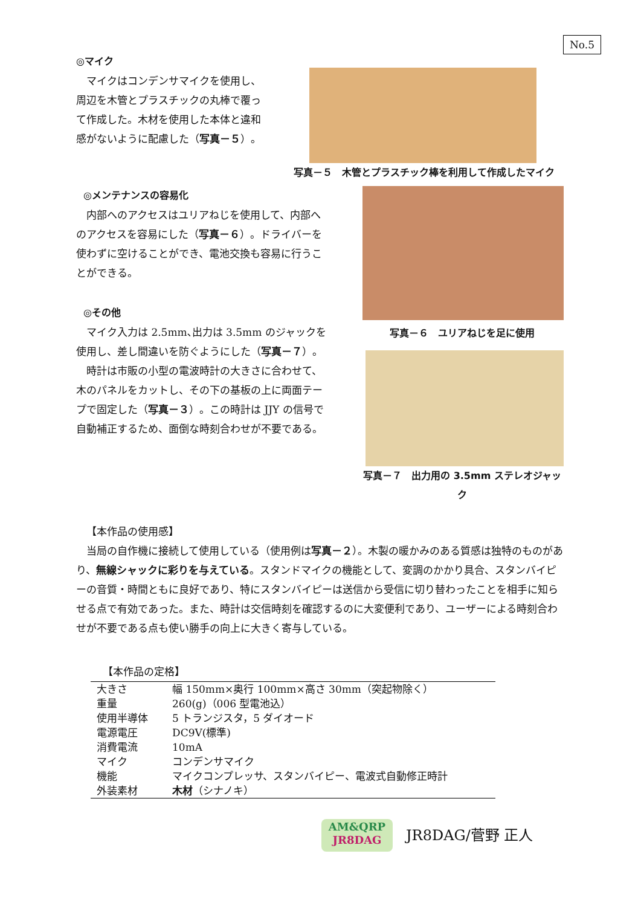No.5
◎マイク
マイクはコンデンサマイクを使用し、周辺を木管とプラスチックの丸棒で覆って作成した。木材を使用した本体と違和感がないように配慮した（写真－５）。
写真－５　木管とプラスチック棒を利用して作成したマイク
◎メンテナンスの容易化
内部へのアクセスはユリアねじを使用して、内部へのアクセスを容易にした（写真－６）。ドライバーを使わずに空けることができ、電池交換も容易に行うことができる。
◎その他
マイク入力は 2.5mm､出力は 3.5mm のジャックを使用し、差し間違いを防ぐようにした（写真－７）。
時計は市販の小型の電波時計の大きさに合わせて、木のパネルをカットし、その下の基板の上に両面テープで固定した（写真－３）。この時計は JJY の信号で自動補正するため、面倒な時刻合わせが不要である。
写真－６　ユリアねじを足に使用
写真－７　出力用の 3.5mm ステレオジャック
【本作品の使用感】
当局の自作機に接続して使用している（使用例は写真－２）。木製の暖かみのある質感は独特のものがあり、無線シャックに彩りを与えている。スタンドマイクの機能として、変調のかかり具合、スタンバイピーの音質・時間ともに良好であり、特にスタンバイピーは送信から受信に切り替わったことを相手に知らせる点で有効であった。また、時計は交信時刻を確認するのに大変便利であり、ユーザーによる時刻合わせが不要である点も使い勝手の向上に大きく寄与している。
【本作品の定格】
| 大きさ | 幅 150mm×奥行 100mm×高さ 30mm（突起物除く） |
| 重量 | 260(g)（006 型電池込） |
| 使用半導体 | 5 トランジスタ，5 ダイオード |
| 電源電圧 | DC9V(標準) |
| 消費電流 | 10mA |
| マイク | コンデンサマイク |
| 機能 | マイクコンプレッサ、スタンバイピー、電波式自動修正時計 |
| 外装素材 | 木材 （シナノキ） |
AM&QRP
JR8DAG
JR8DAG/菅野 正人